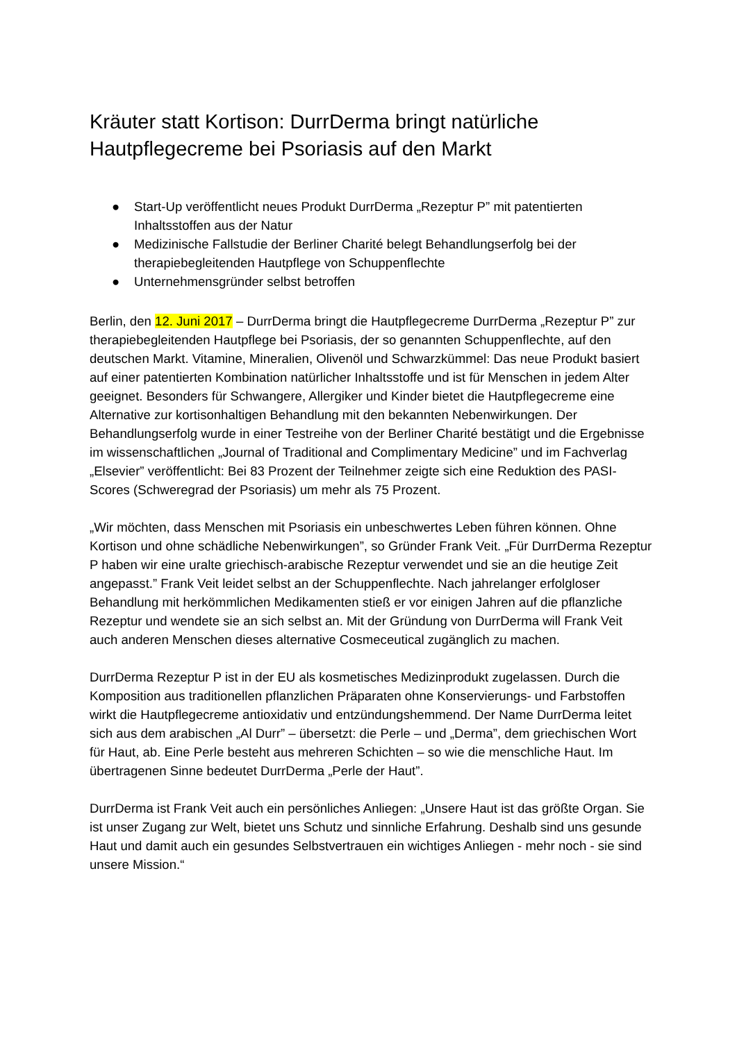Kräuter statt Kortison: DurrDerma bringt natürliche Hautpflegecreme bei Psoriasis auf den Markt
● Start-Up veröffentlicht neues Produkt DurrDerma „Rezeptur P” mit patentierten Inhaltsstoffen aus der Natur
● Medizinische Fallstudie der Berliner Charité belegt Behandlungserfolg bei der therapiebegleitenden Hautpflege von Schuppenflechte
● Unternehmensgründer selbst betroffen
Berlin, den 12. Juni 2017 – DurrDerma bringt die Hautpflegecreme DurrDerma „Rezeptur P” zur therapiebegleitenden Hautpflege bei Psoriasis, der so genannten Schuppenflechte, auf den deutschen Markt. Vitamine, Mineralien, Olivenöl und Schwarzkümmel: Das neue Produkt basiert auf einer patentierten Kombination natürlicher Inhaltsstoffe und ist für Menschen in jedem Alter geeignet. Besonders für Schwangere, Allergiker und Kinder bietet die Hautpflegecreme eine Alternative zur kortisonhaltigen Behandlung mit den bekannten Nebenwirkungen. Der Behandlungserfolg wurde in einer Testreihe von der Berliner Charité bestätigt und die Ergebnisse im wissenschaftlichen „Journal of Traditional and Complimentary Medicine” und im Fachverlag „Elsevier” veröffentlicht: Bei 83 Prozent der Teilnehmer zeigte sich eine Reduktion des PASI-Scores (Schweregrad der Psoriasis) um mehr als 75 Prozent.
„Wir möchten, dass Menschen mit Psoriasis ein unbeschwertes Leben führen können. Ohne Kortison und ohne schädliche Nebenwirkungen”, so Gründer Frank Veit. „Für DurrDerma Rezeptur P haben wir eine uralte griechisch-arabische Rezeptur verwendet und sie an die heutige Zeit angepasst.” Frank Veit leidet selbst an der Schuppenflechte. Nach jahrelanger erfolgloser Behandlung mit herkömmlichen Medikamenten stieß er vor einigen Jahren auf die pflanzliche Rezeptur und wendete sie an sich selbst an. Mit der Gründung von DurrDerma will Frank Veit auch anderen Menschen dieses alternative Cosmeceutical zugänglich zu machen.
DurrDerma Rezeptur P ist in der EU als kosmetisches Medizinprodukt zugelassen. Durch die Komposition aus traditionellen pflanzlichen Präparaten ohne Konservierungs- und Farbstoffen wirkt die Hautpflegecreme antioxidativ und entzündungshemmend. Der Name DurrDerma leitet sich aus dem arabischen „Al Durr” – übersetzt: die Perle – und „Derma”, dem griechischen Wort für Haut, ab. Eine Perle besteht aus mehreren Schichten – so wie die menschliche Haut. Im übertragenen Sinne bedeutet DurrDerma „Perle der Haut”.
DurrDerma ist Frank Veit auch ein persönliches Anliegen: „Unsere Haut ist das größte Organ. Sie ist unser Zugang zur Welt, bietet uns Schutz und sinnliche Erfahrung. Deshalb sind uns gesunde Haut und damit auch ein gesundes Selbstvertrauen ein wichtiges Anliegen - mehr noch - sie sind unsere Mission.“